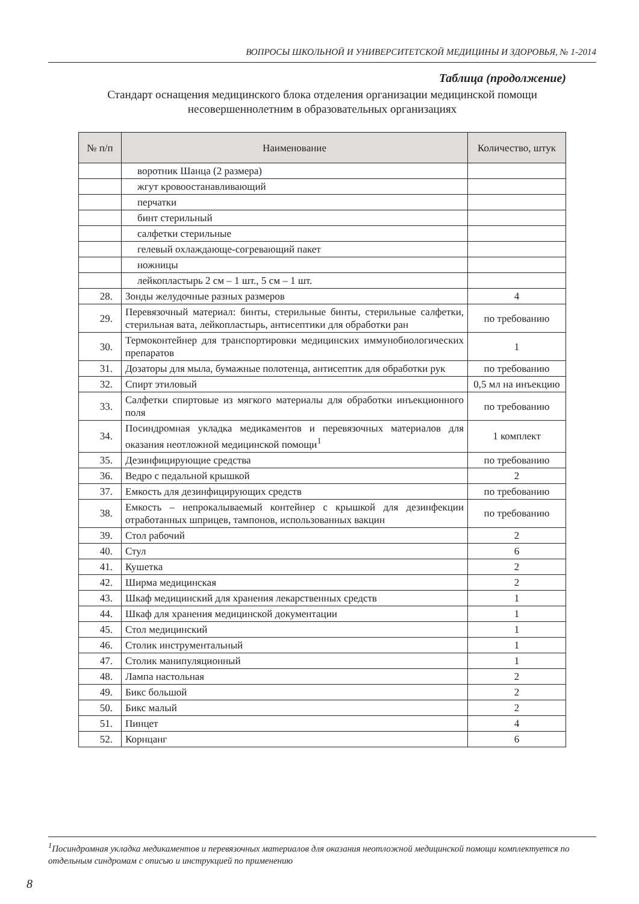ВОПРОСЫ ШКОЛЬНОЙ И УНИВЕРСИТЕТСКОЙ МЕДИЦИНЫ И ЗДОРОВЬЯ, № 1-2014
Таблица (продолжение)
Стандарт оснащения медицинского блока отделения организации медицинской помощи несовершеннолетним в образовательных организациях
| № п/п | Наименование | Количество, штук |
| --- | --- | --- |
| | воротник Шанца (2 размера) | |
| | жгут кровоостанавливающий | |
| | перчатки | |
| | бинт стерильный | |
| | салфетки стерильные | |
| | гелевый охлаждающе-согревающий пакет | |
| | ножницы | |
| | лейкопластырь 2 см – 1 шт., 5 см – 1 шт. | |
| 28. | Зонды желудочные разных размеров | 4 |
| 29. | Перевязочный материал: бинты, стерильные бинты, стерильные салфетки, стерильная вата, лейкопластырь, антисептики для обработки ран | по требованию |
| 30. | Термоконтейнер для транспортировки медицинских иммунобиологических препаратов | 1 |
| 31. | Дозаторы для мыла, бумажные полотенца, антисептик для обработки рук | по требованию |
| 32. | Спирт этиловый | 0,5 мл на инъекцию |
| 33. | Салфетки спиртовые из мягкого материалы для обработки инъекционного поля | по требованию |
| 34. | Посиндромная укладка медикаментов и перевязочных материалов для оказания неотложной медицинской помощи<sup>1</sup> | 1 комплект |
| 35. | Дезинфицирующие средства | по требованию |
| 36. | Ведро с педальной крышкой | 2 |
| 37. | Емкость для дезинфицирующих средств | по требованию |
| 38. | Емкость – непрокалываемый контейнер с крышкой для дезинфекции отработанных шприцев, тампонов, использованных вакцин | по требованию |
| 39. | Стол рабочий | 2 |
| 40. | Стул | 6 |
| 41. | Кушетка | 2 |
| 42. | Ширма медицинская | 2 |
| 43. | Шкаф медицинский для хранения лекарственных средств | 1 |
| 44. | Шкаф для хранения медицинской документации | 1 |
| 45. | Стол медицинский | 1 |
| 46. | Столик инструментальный | 1 |
| 47. | Столик манипуляционный | 1 |
| 48. | Лампа настольная | 2 |
| 49. | Бикс большой | 2 |
| 50. | Бикс малый | 2 |
| 51. | Пинцет | 4 |
| 52. | Корнцанг | 6 |
<sup>1</sup> Посиндромная укладка медикаментов и перевязочных материалов для оказания неотложной медицинской помощи комплектуется по отдельным синдромам с описью и инструкцией по применению
8